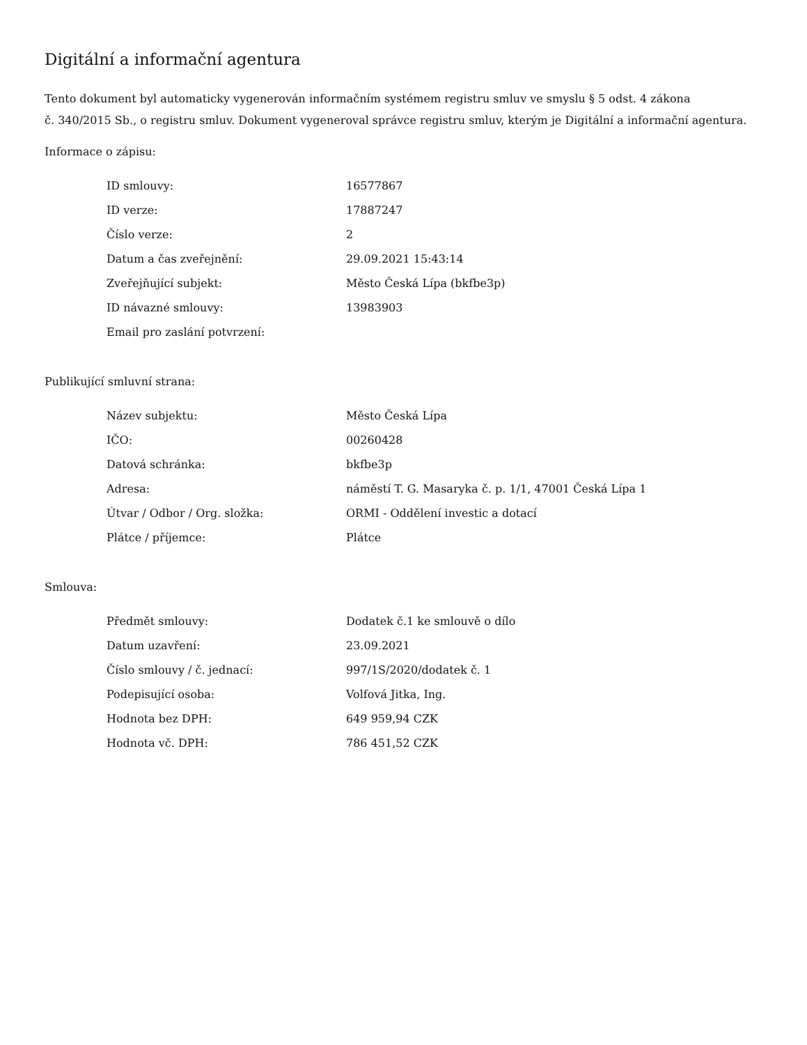Digitální a informační agentura
Tento dokument byl automaticky vygenerován informačním systémem registru smluv ve smyslu § 5 odst. 4 zákona
č. 340/2015 Sb., o registru smluv. Dokument vygeneroval správce registru smluv, kterým je Digitální a informační agentura.
Informace o zápisu:
| ID smlouvy: | 16577867 |
| ID verze: | 17887247 |
| Číslo verze: | 2 |
| Datum a čas zveřejnění: | 29.09.2021 15:43:14 |
| Zveřejňující subjekt: | Město Česká Lípa (bkfbe3p) |
| ID návazné smlouvy: | 13983903 |
| Email pro zaslání potvrzení: | |
Publikující smluvní strana:
| Název subjektu: | Město Česká Lípa |
| IČO: | 00260428 |
| Datová schránka: | bkfbe3p |
| Adresa: | náměstí T. G. Masaryka č. p. 1/1, 47001 Česká Lípa 1 |
| Útvar / Odbor / Org. složka: | ORMI - Oddělení investic a dotací |
| Plátce / příjemce: | Plátce |
Smlouva:
| Předmět smlouvy: | Dodatek č.1 ke smlouvě o dílo |
| Datum uzavření: | 23.09.2021 |
| Číslo smlouvy / č. jednací: | 997/1S/2020/dodatek č. 1 |
| Podepisující osoba: | Volfová Jitka, Ing. |
| Hodnota bez DPH: | 649 959,94 CZK |
| Hodnota vč. DPH: | 786 451,52 CZK |